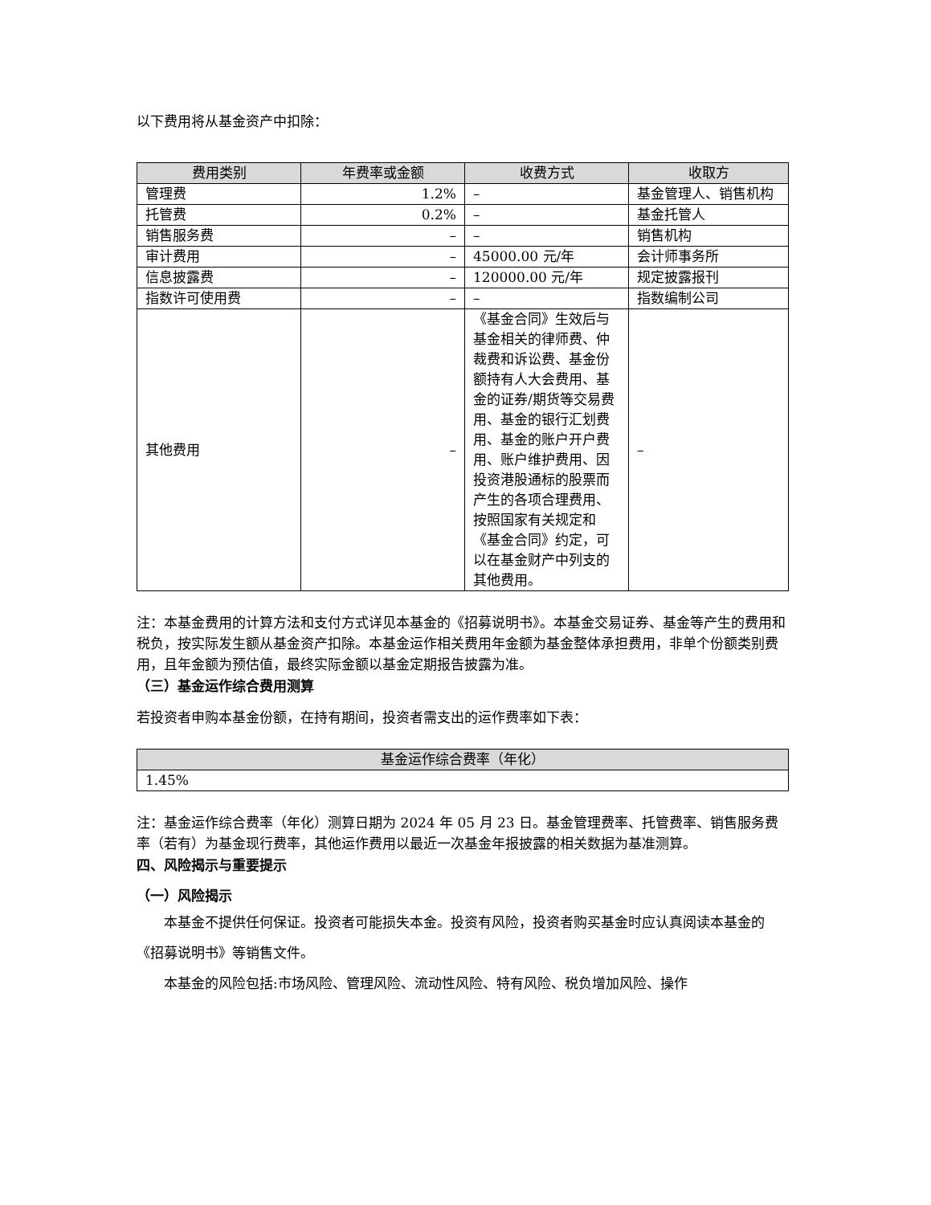以下费用将从基金资产中扣除：
| 费用类别 | 年费率或金额 | 收费方式 | 收取方 |
| --- | --- | --- | --- |
| 管理费 | 1.2% | – | 基金管理人、销售机构 |
| 托管费 | 0.2% | – | 基金托管人 |
| 销售服务费 | – | – | 销售机构 |
| 审计费用 | – | 45000.00 元/年 | 会计师事务所 |
| 信息披露费 | – | 120000.00 元/年 | 规定披露报刊 |
| 指数许可使用费 | – | – | 指数编制公司 |
| 其他费用 | – | 《基金合同》生效后与基金相关的律师费、仲裁费和诉讼费、基金份额持有人大会费用、基金的证券/期货等交易费用、基金的银行汇划费用、基金的账户开户费用、账户维护费用、因投资港股通标的股票而产生的各项合理费用、按照国家有关规定和《基金合同》约定，可以在基金财产中列支的其他费用。 | – |
注：本基金费用的计算方法和支付方式详见本基金的《招募说明书》。本基金交易证券、基金等产生的费用和税负，按实际发生额从基金资产扣除。本基金运作相关费用年金额为基金整体承担费用，非单个份额类别费用，且年金额为预估值，最终实际金额以基金定期报告披露为准。
（三）基金运作综合费用测算
若投资者申购本基金份额，在持有期间，投资者需支出的运作费率如下表：
| 基金运作综合费率（年化） |
| --- |
| 1.45% |
注：基金运作综合费率（年化）测算日期为 2024 年 05 月 23 日。基金管理费率、托管费率、销售服务费率（若有）为基金现行费率，其他运作费用以最近一次基金年报披露的相关数据为基准测算。
四、风险揭示与重要提示
（一）风险揭示
本基金不提供任何保证。投资者可能损失本金。投资有风险，投资者购买基金时应认真阅读本基金的《招募说明书》等销售文件。
本基金的风险包括:市场风险、管理风险、流动性风险、特有风险、税负增加风险、操作